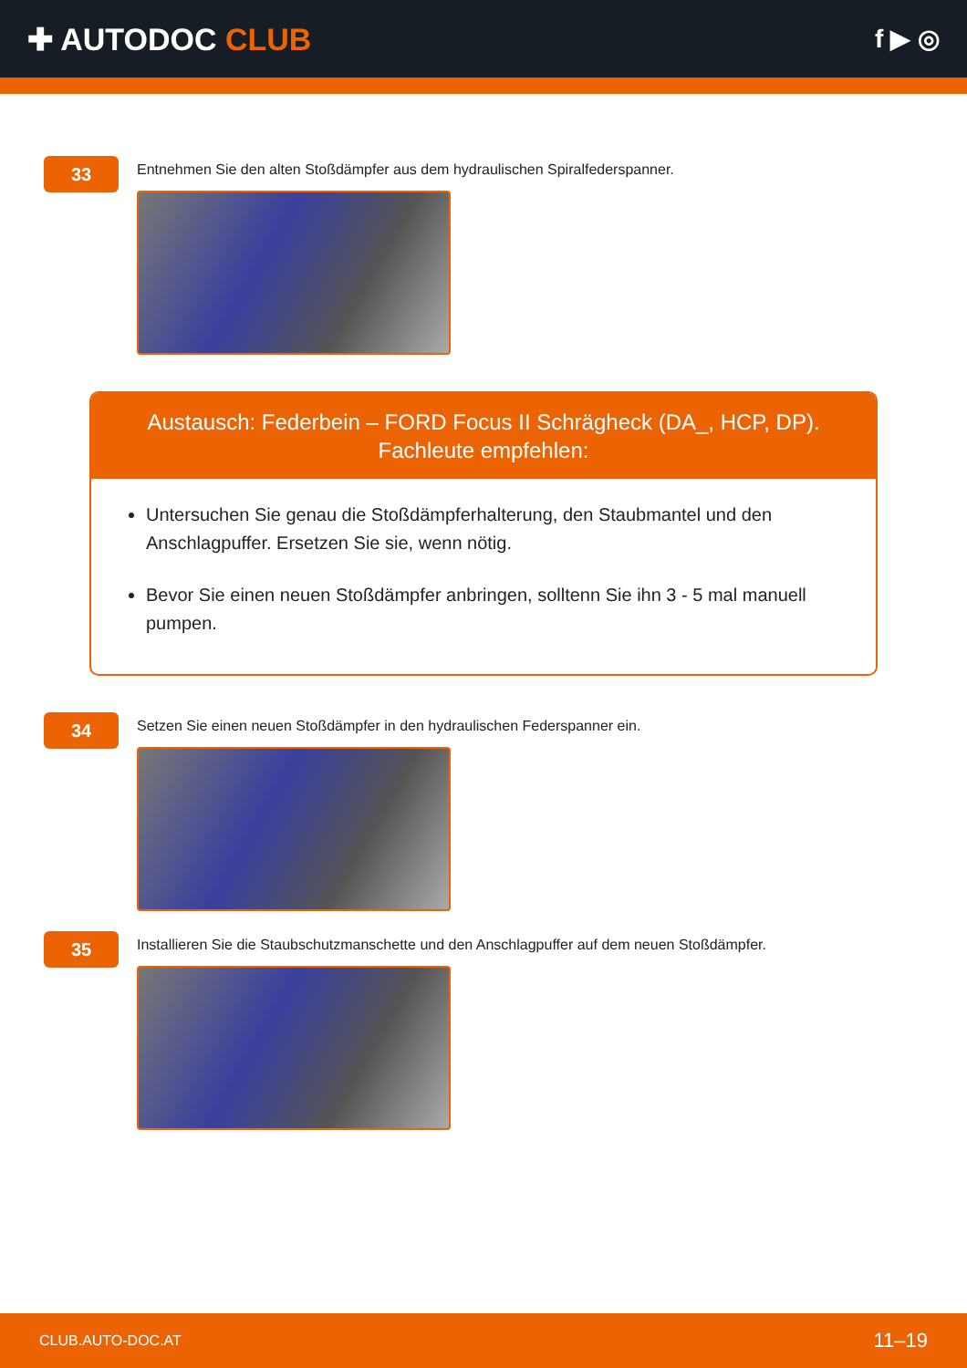✚ AUTODOC CLUB
f ▶ ◎
33
Entnehmen Sie den alten Stoßdämpfer aus dem hydraulischen Spiralfederspanner.
Austausch: Federbein – FORD Focus II Schrägheck (DA_, HCP, DP). Fachleute empfehlen:
Untersuchen Sie genau die Stoßdämpferhalterung, den Staubmantel und den Anschlagpuffer. Ersetzen Sie sie, wenn nötig.
Bevor Sie einen neuen Stoßdämpfer anbringen, solltenn Sie ihn 3 - 5 mal manuell pumpen.
34
Setzen Sie einen neuen Stoßdämpfer in den hydraulischen Federspanner ein.
35
Installieren Sie die Staubschutzmanschette und den Anschlagpuffer auf dem neuen Stoßdämpfer.
CLUB.AUTO-DOC.AT 11–19